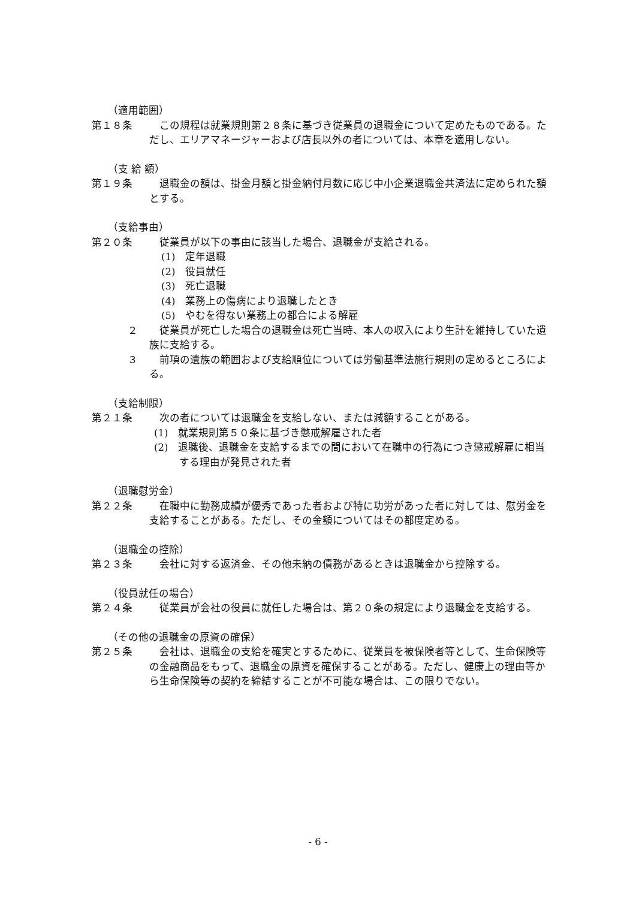（適用範囲）
第１８条 この規程は就業規則第２８条に基づき従業員の退職金について定めたものである。ただし、エリアマネージャーおよび店長以外の者については、本章を適用しない。
（支 給 額）
第１９条 退職金の額は、掛金月額と掛金納付月数に応じ中小企業退職金共済法に定められた額とする。
（支給事由）
第２０条 従業員が以下の事由に該当した場合、退職金が支給される。
(1)　定年退職
(2)　役員就任
(3)　死亡退職
(4)　業務上の傷病により退職したとき
(5)　やむを得ない業務上の都合による解雇
２ 従業員が死亡した場合の退職金は死亡当時、本人の収入により生計を維持していた遺族に支給する。
３ 前項の遺族の範囲および支給順位については労働基準法施行規則の定めるところによる。
（支給制限）
第２１条 次の者については退職金を支給しない、または減額することがある。
(1)　就業規則第５０条に基づき懲戒解雇された者
(2)　退職後、退職金を支給するまでの間において在職中の行為につき懲戒解雇に相当する理由が発見された者
（退職慰労金）
第２２条 在職中に勤務成績が優秀であった者および特に功労があった者に対しては、慰労金を支給することがある。ただし、その金額についてはその都度定める。
（退職金の控除）
第２３条 会社に対する返済金、その他未納の債務があるときは退職金から控除する。
（役員就任の場合）
第２４条 従業員が会社の役員に就任した場合は、第２０条の規定により退職金を支給する。
（その他の退職金の原資の確保）
第２５条 会社は、退職金の支給を確実とするために、従業員を被保険者等として、生命保険等の金融商品をもって、退職金の原資を確保することがある。ただし、健康上の理由等から生命保険等の契約を締結することが不可能な場合は、この限りでない。
- 6 -